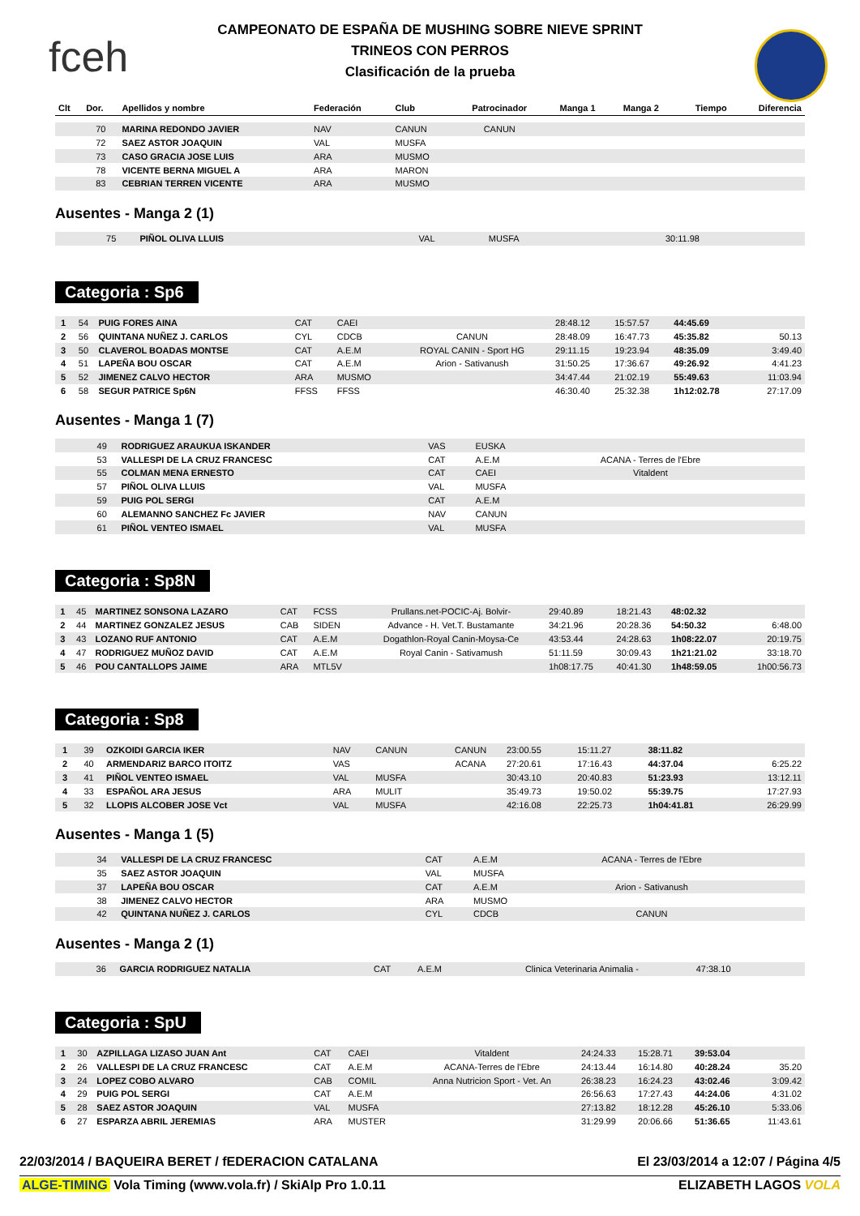fceh
CAMPEONATO DE ESPAÑA DE MUSHING SOBRE NIEVE SPRINT
TRINEOS CON PERROS
Clasificación de la prueba
| Clt | Dor. | Apellidos y nombre | Federación | Club | Patrocinador | Manga 1 | Manga 2 | Tiempo | Diferencia |
| --- | --- | --- | --- | --- | --- | --- | --- | --- | --- |
| | 70 | MARINA REDONDO JAVIER | NAV | CANUN | CANUN | | | | |
| | 72 | SAEZ ASTOR JOAQUIN | VAL | MUSFA | | | | | |
| | 73 | CASO GRACIA JOSE LUIS | ARA | MUSMO | | | | | |
| | 78 | VICENTE BERNA MIGUEL A | ARA | MARON | | | | | |
| | 83 | CEBRIAN TERREN VICENTE | ARA | MUSMO | | | | | |
Ausentes - Manga 2 (1)
| | 75 | PIÑOL OLIVA LLUIS | VAL | MUSFA | | 30:11.98 | | | |
Categoria : Sp6
| 1 | 54 | PUIG FORES AINA | CAT | CAEI | | 28:48.12 | 15:57.57 | 44:45.69 | |
| 2 | 56 | QUINTANA NUÑEZ J. CARLOS | CYL | CDCB | CANUN | 28:48.09 | 16:47.73 | 45:35.82 | 50.13 |
| 3 | 50 | CLAVEROL BOADAS MONTSE | CAT | A.E.M | ROYAL CANIN - Sport HG | 29:11.15 | 19:23.94 | 48:35.09 | 3:49.40 |
| 4 | 51 | LAPEÑA BOU OSCAR | CAT | A.E.M | Arion - Sativanush | 31:50.25 | 17:36.67 | 49:26.92 | 4:41.23 |
| 5 | 52 | JIMENEZ CALVO HECTOR | ARA | MUSMO | | 34:47.44 | 21:02.19 | 55:49.63 | 11:03.94 |
| 6 | 58 | SEGUR PATRICE Sp6N | FFSS | FFSS | | 46:30.40 | 25:32.38 | 1h12:02.78 | 27:17.09 |
Ausentes - Manga 1 (7)
| | 49 | RODRIGUEZ ARAUKUA ISKANDER | VAS | EUSKA | | | | | |
| | 53 | VALLESPI DE LA CRUZ FRANCESC | CAT | A.E.M | ACANA - Terres de l'Ebre | | | | |
| | 55 | COLMAN MENA ERNESTO | CAT | CAEI | Vitaldent | | | | |
| | 57 | PIÑOL OLIVA LLUIS | VAL | MUSFA | | | | | |
| | 59 | PUIG POL SERGI | CAT | A.E.M | | | | | |
| | 60 | ALEMANNO SANCHEZ Fc JAVIER | NAV | CANUN | | | | | |
| | 61 | PIÑOL VENTEO ISMAEL | VAL | MUSFA | | | | | |
Categoria : Sp8N
| 1 | 45 | MARTINEZ SONSONA LAZARO | CAT | FCSS | Prullans.net-POCIC-Aj. Bolvir- | 29:40.89 | 18:21.43 | 48:02.32 | |
| 2 | 44 | MARTINEZ GONZALEZ JESUS | CAB | SIDEN | Advance - H. Vet.T. Bustamante | 34:21.96 | 20:28.36 | 54:50.32 | 6:48.00 |
| 3 | 43 | LOZANO RUF ANTONIO | CAT | A.E.M | Dogathlon-Royal Canin-Moysa-Ce | 43:53.44 | 24:28.63 | 1h08:22.07 | 20:19.75 |
| 4 | 47 | RODRIGUEZ MUÑOZ DAVID | CAT | A.E.M | Royal Canin - Sativamush | 51:11.59 | 30:09.43 | 1h21:21.02 | 33:18.70 |
| 5 | 46 | POU CANTALLOPS JAIME | ARA | MTL5V | | 1h08:17.75 | 40:41.30 | 1h48:59.05 | 1h00:56.73 |
Categoria : Sp8
| 1 | 39 | OZKOIDI GARCIA IKER | NAV | CANUN | CANUN | 23:00.55 | 15:11.27 | 38:11.82 | |
| 2 | 40 | ARMENDARIZ BARCO ITOITZ | VAS | | ACANA | 27:20.61 | 17:16.43 | 44:37.04 | 6:25.22 |
| 3 | 41 | PIÑOL VENTEO ISMAEL | VAL | MUSFA | | 30:43.10 | 20:40.83 | 51:23.93 | 13:12.11 |
| 4 | 33 | ESPAÑOL ARA JESUS | ARA | MULIT | | 35:49.73 | 19:50.02 | 55:39.75 | 17:27.93 |
| 5 | 32 | LLOPIS ALCOBER JOSE Vct | VAL | MUSFA | | 42:16.08 | 22:25.73 | 1h04:41.81 | 26:29.99 |
Ausentes - Manga 1 (5)
| | 34 | VALLESPI DE LA CRUZ FRANCESC | CAT | A.E.M | ACANA - Terres de l'Ebre | | | | |
| | 35 | SAEZ ASTOR JOAQUIN | VAL | MUSFA | | | | | |
| | 37 | LAPEÑA BOU OSCAR | CAT | A.E.M | Arion - Sativanush | | | | |
| | 38 | JIMENEZ CALVO HECTOR | ARA | MUSMO | | | | | |
| | 42 | QUINTANA NUÑEZ J. CARLOS | CYL | CDCB | CANUN | | | | |
Ausentes - Manga 2 (1)
| | 36 | GARCIA RODRIGUEZ NATALIA | CAT | A.E.M | Clinica Veterinaria Animalia - | 47:38.10 | | | |
Categoria : SpU
| 1 | 30 | AZPILLAGA LIZASO JUAN Ant | CAT | CAEI | Vitaldent | 24:24.33 | 15:28.71 | 39:53.04 | |
| 2 | 26 | VALLESPI DE LA CRUZ FRANCESC | CAT | A.E.M | ACANA-Terres de l'Ebre | 24:13.44 | 16:14.80 | 40:28.24 | 35.20 |
| 3 | 24 | LOPEZ COBO ALVARO | CAB | COMIL | Anna Nutricion Sport - Vet. An | 26:38.23 | 16:24.23 | 43:02.46 | 3:09.42 |
| 4 | 29 | PUIG POL SERGI | CAT | A.E.M | | 26:56.63 | 17:27.43 | 44:24.06 | 4:31.02 |
| 5 | 28 | SAEZ ASTOR JOAQUIN | VAL | MUSFA | | 27:13.82 | 18:12.28 | 45:26.10 | 5:33.06 |
| 6 | 27 | ESPARZA ABRIL JEREMIAS | ARA | MUSTER | | 31:29.99 | 20:06.66 | 51:36.65 | 11:43.61 |
22/03/2014 / BAQUEIRA BERET / fEDERACION CATALANA El 23/03/2014 a 12:07 / Página 4/5
ALGE-TIMING Vola Timing (www.vola.fr) / SkiAlp Pro 1.0.11 ELIZABETH LAGOS VOLA